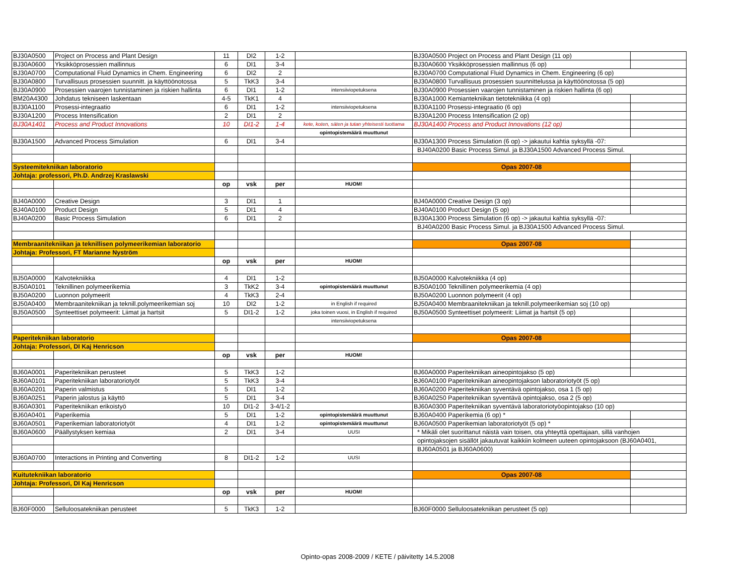| BJ30A0500 | Project on Process and Plant Design | 11 | DI2 | 1-2 | | BJ30A0500 Project on Process and Plant Design (11 op) | |
| BJ30A0600 | Yksikköprosessien mallinnus | 6 | DI1 | 3-4 | | BJ30A0600 Yksikköprosessien mallinnus (6 op) | |
| BJ30A0700 | Computational Fluid Dynamics in Chem. Engineering | 6 | DI2 | 2 | | BJ30A0700 Computational Fluid Dynamics in Chem. Engineering (6 op) | |
| BJ30A0800 | Turvallisuus prosessien suunnitt. ja käyttöönotossa | 5 | TkK3 | 3-4 | | BJ30A0800 Turvallisuus prosessien suunnittelussa ja käyttöönotossa (5 op) | |
| BJ30A0900 | Prosessien vaarojen tunnistaminen ja riskien hallinta | 6 | DI1 | 1-2 | intensiiviopetuksena | BJ30A0900 Prosessien vaarojen tunnistaminen ja riskien hallinta (6 op) | |
| BM20A4300 | Johdatus tekniseen laskentaan | 4-5 | TkK1 | 4 | | BJ30A1000 Kemiantekniikan tietotekniikka (4 op) | |
| BJ30A1100 | Prosessi-integraatio | 6 | DI1 | 1-2 | intensiiviopetuksena | BJ30A1100 Prosessi-integraatio (6 op) | |
| BJ30A1200 | Process Intensification | 2 | DI1 | 2 | | BJ30A1200 Process Intensification (2 op) | |
| BJ30A1401 | Process and Product Innovations | 10 | DI1-2 | 1-4 | kete, koten, säten ja tutan yhteisesti tuottama | BJ30A1400 Process and Product Innovations (12 op) | |
| | | | | | opintopistemäärä muuttunut | | |
| BJ30A1500 | Advanced Process Simulation | 6 | DI1 | 3-4 | | BJ30A1300 Process Simulation (6 op) -> jakautui kahtia syksyllä -07: | |
| | | | | | | BJ40A0200 Basic Process Simul. ja BJ30A1500 Advanced Process Simul. | |
| Systeemitekniikan laboratorio | | | | | | Opas 2007-08 | |
| Johtaja: professori, Ph.D. Andrzej Kraslawski | | | | | | | |
| | | op | vsk | per | HUOM! | | |
| BJ40A0000 | Creative Design | 3 | DI1 | 1 | | BJ40A0000 Creative Design (3 op) | |
| BJ40A0100 | Product Design | 5 | DI1 | 4 | | BJ40A0100 Product Design (5 op) | |
| BJ40A0200 | Basic Process Simulation | 6 | DI1 | 2 | | BJ30A1300 Process Simulation (6 op) -> jakautui kahtia syksyllä -07: | |
| | | | | | | BJ40A0200 Basic Process Simul. ja BJ30A1500 Advanced Process Simul. | |
| Membraanitekniikan ja teknillisen polymeerikemian laboratorio | | | | | | Opas 2007-08 | |
| Johtaja: Professori, FT Marianne Nyström | | | | | | | |
| | | op | vsk | per | HUOM! | | |
| BJ50A0000 | Kalvotekniikka | 4 | DI1 | 1-2 | | BJ50A0000 Kalvotekniikka (4 op) | |
| BJ50A0101 | Teknillinen polymeerikemia | 3 | TkK2 | 3-4 | opintopistemäärä muuttunut | BJ50A0100 Teknillinen polymeerikemia (4 op) | |
| BJ50A0200 | Luonnon polymeerit | 4 | TkK3 | 2-4 | | BJ50A0200 Luonnon polymeerit (4 op) | |
| BJ50A0400 | Membraanitekniikan ja teknill.polymeerikemian soj | 10 | DI2 | 1-2 | in English if required | BJ50A0400 Membraanitekniikan ja teknill.polymeerikemian soj (10 op) | |
| BJ50A0500 | Synteettiset polymeerit: Liimat ja hartsit | 5 | DI1-2 | 1-2 | joka toinen vuosi, in English if required | BJ50A0500 Synteettiset polymeerit: Liimat ja hartsit (5 op) | |
| | | | | | intensiiviopetuksena | | |
| Paperitekniikan laboratorio | | | | | | Opas 2007-08 | |
| Johtaja: Professori, DI Kaj Henricson | | | | | | | |
| | | op | vsk | per | HUOM! | | |
| BJ60A0001 | Paperitekniikan perusteet | 5 | TkK3 | 1-2 | | BJ60A0000 Paperitekniikan aineopintojakso (5 op) | |
| BJ60A0101 | Paperitekniikan laboratoriotyöt | 5 | TkK3 | 3-4 | | BJ60A0100 Paperitekniikan aineopintojakson laboratoriotyöt (5 op) | |
| BJ60A0201 | Paperin valmistus | 5 | DI1 | 1-2 | | BJ60A0200 Paperitekniikan syventävä opintojakso, osa 1 (5 op) | |
| BJ60A0251 | Paperin jalostus ja käyttö | 5 | DI1 | 3-4 | | BJ60A0250 Paperitekniikan syventävä opintojakso, osa 2 (5 op) | |
| BJ60A0301 | Paperitekniikan erikoistyö | 10 | DI1-2 | 3-4/1-2 | | BJ60A0300 Paperitekniikan syventävä laboratoriotyöopintojakso (10 op) | |
| BJ60A0401 | Paperikemia | 5 | DI1 | 1-2 | opintopistemäärä muuttunut | BJ60A0400 Paperikemia (6 op) * | |
| BJ60A0501 | Paperikemian laboratoriotyöt | 4 | DI1 | 1-2 | opintopistemäärä muuttunut | BJ60A0500 Paperikemian laboratoriotyöt (5 op) * | |
| BJ60A0600 | Päällystyksen kemiaa | 2 | DI1 | 3-4 | UUSI | * Mikäli olet suorittanut näistä vain toisen, ota yhteyttä opettajaan, sillä vanhojen | |
| | | | | | | opintojaksojen sisällöt jakautuvat kaikkiin kolmeen uuteen opintojaksoon (BJ60A0401, | |
| | | | | | | BJ60A0501 ja BJ60A0600) | |
| BJ60A0700 | Interactions in Printing and Converting | 8 | DI1-2 | 1-2 | UUSI | | |
| Kuitutekniikan laboratorio | | | | | | Opas 2007-08 | |
| Johtaja: Professori, DI Kaj Henricson | | | | | | | |
| | | op | vsk | per | HUOM! | | |
| BJ60F0000 | Selluloosatekniikan perusteet | 5 | TkK3 | 1-2 | | BJ60F0000 Selluloosatekniikan perusteet (5 op) | |
Opinto-opas 2008-2009 / KETE / päivitetty 14.5.2008